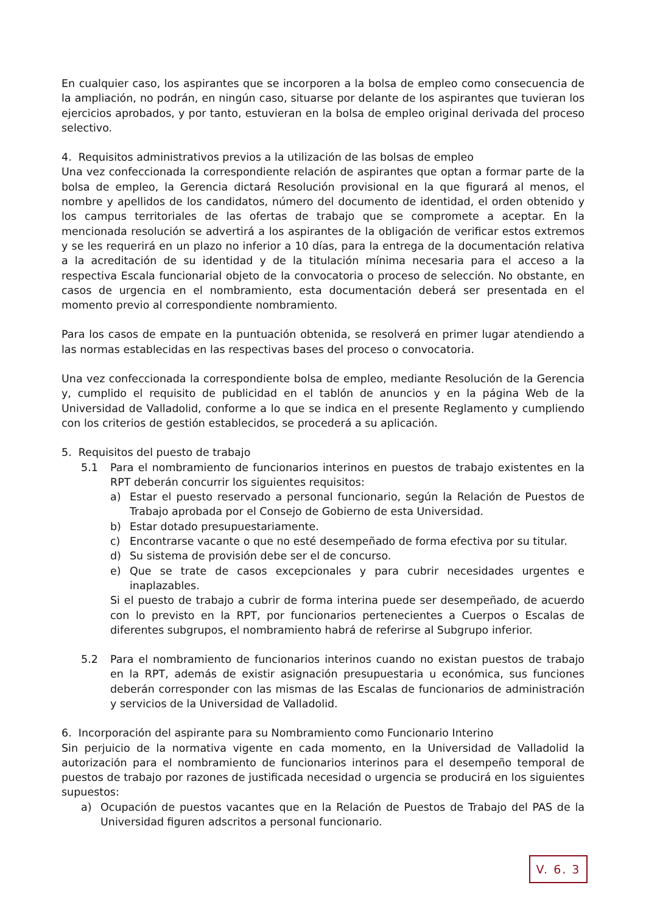En cualquier caso, los aspirantes que se incorporen a la bolsa de empleo como consecuencia de la ampliación, no podrán, en ningún caso, situarse por delante de los aspirantes que tuvieran los ejercicios aprobados, y por tanto, estuvieran en la bolsa de empleo original derivada del proceso selectivo.
4. Requisitos administrativos previos a la utilización de las bolsas de empleo
Una vez confeccionada la correspondiente relación de aspirantes que optan a formar parte de la bolsa de empleo, la Gerencia dictará Resolución provisional en la que figurará al menos, el nombre y apellidos de los candidatos, número del documento de identidad, el orden obtenido y los campus territoriales de las ofertas de trabajo que se compromete a aceptar. En la mencionada resolución se advertirá a los aspirantes de la obligación de verificar estos extremos y se les requerirá en un plazo no inferior a 10 días, para la entrega de la documentación relativa a la acreditación de su identidad y de la titulación mínima necesaria para el acceso a la respectiva Escala funcionarial objeto de la convocatoria o proceso de selección. No obstante, en casos de urgencia en el nombramiento, esta documentación deberá ser presentada en el momento previo al correspondiente nombramiento.
Para los casos de empate en la puntuación obtenida, se resolverá en primer lugar atendiendo a las normas establecidas en las respectivas bases del proceso o convocatoria.
Una vez confeccionada la correspondiente bolsa de empleo, mediante Resolución de la Gerencia y, cumplido el requisito de publicidad en el tablón de anuncios y en la página Web de la Universidad de Valladolid, conforme a lo que se indica en el presente Reglamento y cumpliendo con los criterios de gestión establecidos, se procederá a su aplicación.
5. Requisitos del puesto de trabajo
5.1 Para el nombramiento de funcionarios interinos en puestos de trabajo existentes en la RPT deberán concurrir los siguientes requisitos:
a) Estar el puesto reservado a personal funcionario, según la Relación de Puestos de Trabajo aprobada por el Consejo de Gobierno de esta Universidad.
b) Estar dotado presupuestariamente.
c) Encontrarse vacante o que no esté desempeñado de forma efectiva por su titular.
d) Su sistema de provisión debe ser el de concurso.
e) Que se trate de casos excepcionales y para cubrir necesidades urgentes e inaplazables.
Si el puesto de trabajo a cubrir de forma interina puede ser desempeñado, de acuerdo con lo previsto en la RPT, por funcionarios pertenecientes a Cuerpos o Escalas de diferentes subgrupos, el nombramiento habrá de referirse al Subgrupo inferior.
5.2 Para el nombramiento de funcionarios interinos cuando no existan puestos de trabajo en la RPT, además de existir asignación presupuestaria u económica, sus funciones deberán corresponder con las mismas de las Escalas de funcionarios de administración y servicios de la Universidad de Valladolid.
6. Incorporación del aspirante para su Nombramiento como Funcionario Interino
Sin perjuicio de la normativa vigente en cada momento, en la Universidad de Valladolid la autorización para el nombramiento de funcionarios interinos para el desempeño temporal de puestos de trabajo por razones de justificada necesidad o urgencia se producirá en los siguientes supuestos:
a) Ocupación de puestos vacantes que en la Relación de Puestos de Trabajo del PAS de la Universidad figuren adscritos a personal funcionario.
V. 6. 3